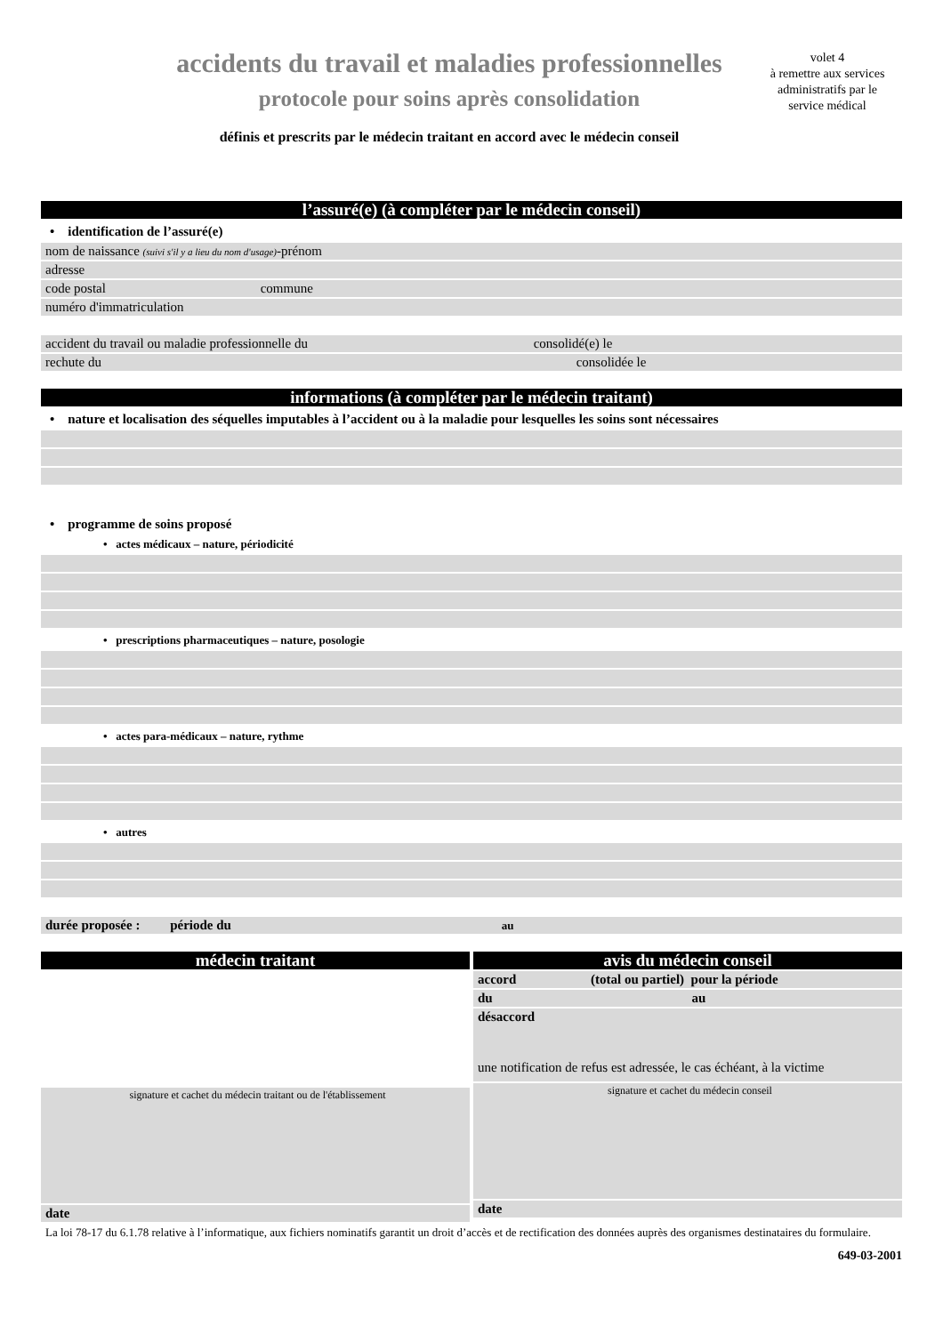accidents du travail et maladies professionnelles
protocole pour soins après consolidation
définis et prescrits par le médecin traitant en accord avec le médecin conseil
volet 4
à remettre aux services administratifs par le service médical
l’assuré(e) (à compléter par le médecin conseil)
• identification de l’assuré(e)
nom de naissance (suivi s'il y a lieu du nom d'usage)-prénom
adresse
code postal commune
numéro d'immatriculation
accident du travail ou maladie professionnelle du consolidé(e) le
rechute du consolidée le
informations (à compléter par le médecin traitant)
• nature et localisation des séquelles imputables à l’accident ou à la maladie pour lesquelles les soins sont nécessaires
• programme de soins proposé
• actes médicaux – nature, périodicité
• prescriptions pharmaceutiques – nature, posologie
• actes para-médicaux – nature, rythme
• autres
durée proposée : période du au
médecin traitant
signature et cachet du médecin traitant ou de l'établissement
date
avis du médecin conseil
accord (total ou partiel) pour la période
du au
désaccord
une notification de refus est adressée, le cas échéant, à la victime
signature et cachet du médecin conseil
date
La loi 78-17 du 6.1.78 relative à l’informatique, aux fichiers nominatifs garantit un droit d’accès et de rectification des données auprès des organismes destinataires du formulaire.
649-03-2001